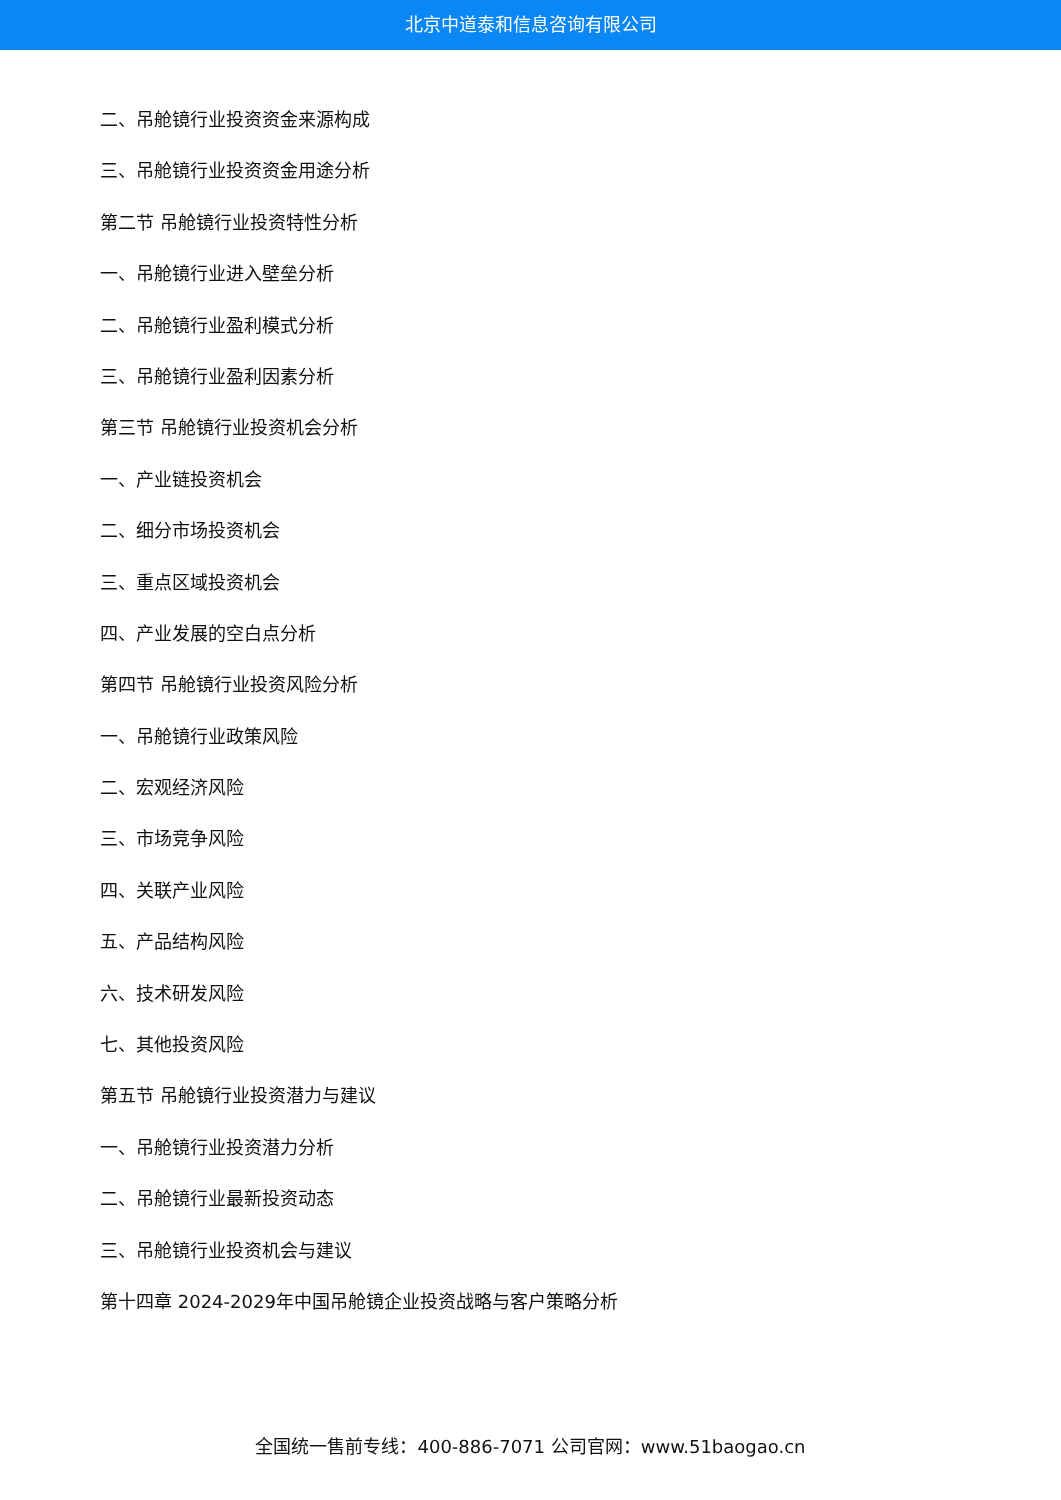北京中道泰和信息咨询有限公司
二、吊舱镜行业投资资金来源构成
三、吊舱镜行业投资资金用途分析
第二节 吊舱镜行业投资特性分析
一、吊舱镜行业进入壁垒分析
二、吊舱镜行业盈利模式分析
三、吊舱镜行业盈利因素分析
第三节 吊舱镜行业投资机会分析
一、产业链投资机会
二、细分市场投资机会
三、重点区域投资机会
四、产业发展的空白点分析
第四节 吊舱镜行业投资风险分析
一、吊舱镜行业政策风险
二、宏观经济风险
三、市场竞争风险
四、关联产业风险
五、产品结构风险
六、技术研发风险
七、其他投资风险
第五节 吊舱镜行业投资潜力与建议
一、吊舱镜行业投资潜力分析
二、吊舱镜行业最新投资动态
三、吊舱镜行业投资机会与建议
第十四章 2024-2029年中国吊舱镜企业投资战略与客户策略分析
全国统一售前专线：400-886-7071 公司官网：www.51baogao.cn